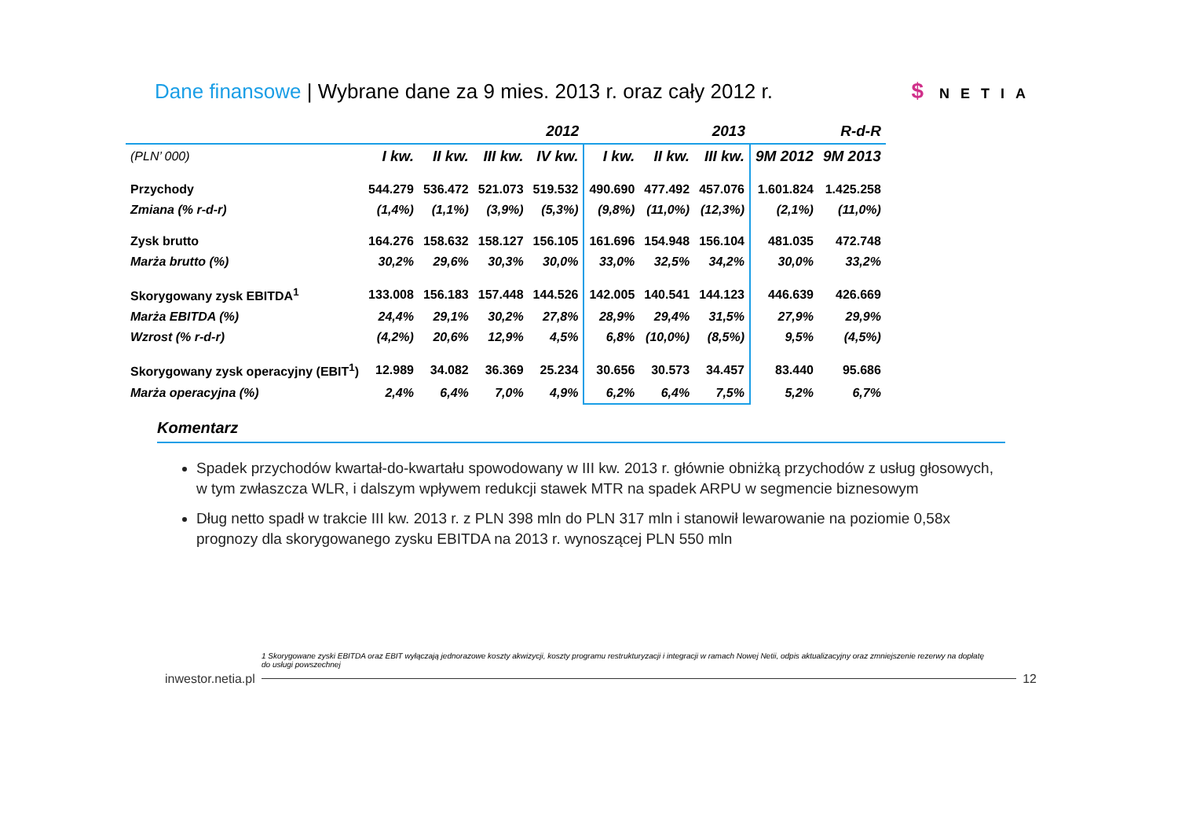Dane finansowe | Wybrane dane za 9 mies. 2013 r. oraz cały 2012 r.
$ NETIA
| | 2012 | | | | 2013 | | | R-d-R | |
| --- | --- | --- | --- | --- | --- | --- | --- | --- | --- |
| (PLN’ 000) | I kw. | II kw. | III kw. | IV kw. | I kw. | II kw. | III kw. | 9M 2012 | 9M 2013 |
| Przychody | 544.279 | 536.472 | 521.073 | 519.532 | 490.690 | 477.492 | 457.076 | 1.601.824 | 1.425.258 |
| Zmiana (% r-d-r) | (1,4%) | (1,1%) | (3,9%) | (5,3%) | (9,8%) | (11,0%) | (12,3%) | (2,1%) | (11,0%) |
| Zysk brutto | 164.276 | 158.632 | 158.127 | 156.105 | 161.696 | 154.948 | 156.104 | 481.035 | 472.748 |
| Marża brutto (%) | 30,2% | 29,6% | 30,3% | 30,0% | 33,0% | 32,5% | 34,2% | 30,0% | 33,2% |
| Skorygowany zysk EBITDA<sup>1</sup> | 133.008 | 156.183 | 157.448 | 144.526 | 142.005 | 140.541 | 144.123 | 446.639 | 426.669 |
| Marża EBITDA (%) | 24,4% | 29,1% | 30,2% | 27,8% | 28,9% | 29,4% | 31,5% | 27,9% | 29,9% |
| Wzrost (% r-d-r) | (4,2%) | 20,6% | 12,9% | 4,5% | 6,8% | (10,0%) | (8,5%) | 9,5% | (4,5%) |
| Skorygowany zysk operacyjny (EBIT<sup>1</sup>) | 12.989 | 34.082 | 36.369 | 25.234 | 30.656 | 30.573 | 34.457 | 83.440 | 95.686 |
| Marża operacyjna (%) | 2,4% | 6,4% | 7,0% | 4,9% | 6,2% | 6,4% | 7,5% | 5,2% | 6,7% |
Komentarz
Spadek przychodów kwartał-do-kwartału spowodowany w III kw. 2013 r. głównie obniżką przychodów z usług głosowych, w tym zwłaszcza WLR, i dalszym wpływem redukcji stawek MTR na spadek ARPU w segmencie biznesowym
Dług netto spadł w trakcie III kw. 2013 r. z PLN 398 mln do PLN 317 mln i stanowił lewarowanie na poziomie 0,58x prognozy dla skorygowanego zysku EBITDA na 2013 r. wynoszącej PLN 550 mln
1 Skorygowane zyski EBITDA oraz EBIT wyłączają jednorazowe koszty akwizycji, koszty programu restrukturyzacji i integracji w ramach Nowej Netii, odpis aktualizacyjny oraz zmniejszenie rezerwy na dopłatę do usługi powszechnej
inwestor.netia.pl 12